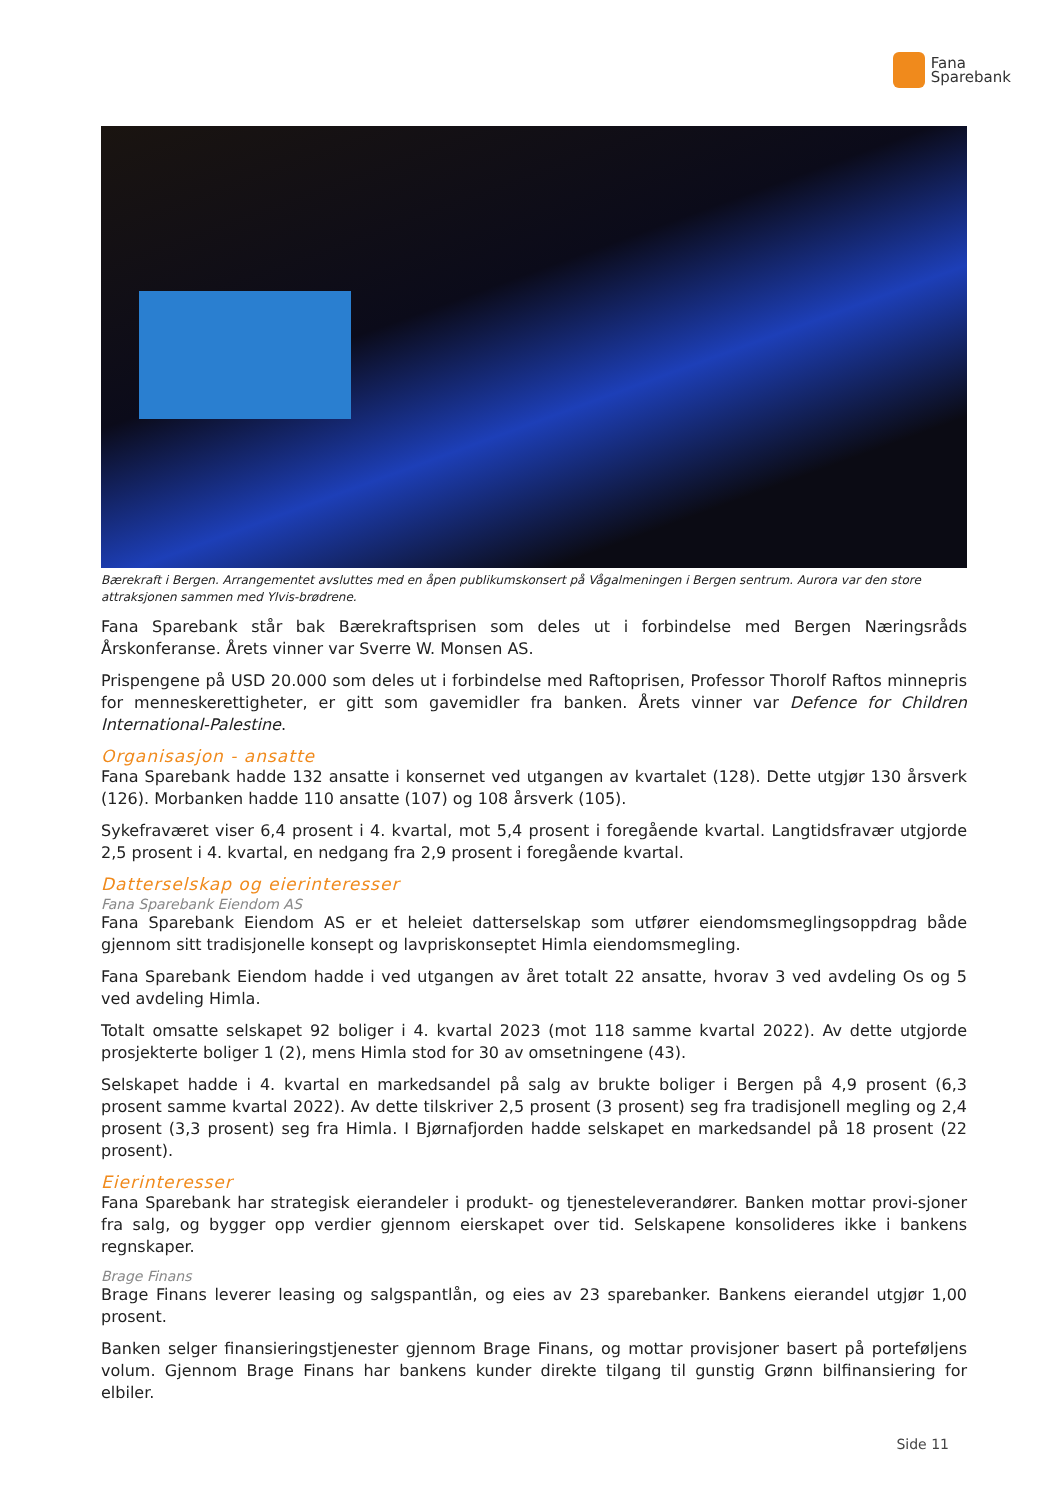Fana
Sparebank
Bærekraft i Bergen. Arrangementet avsluttes med en åpen publikumskonsert på Vågalmeningen i Bergen sentrum. Aurora var den store attraksjonen sammen med Ylvis-brødrene.
Fana Sparebank står bak Bærekraftsprisen som deles ut i forbindelse med Bergen Næringsråds Årskonferanse. Årets vinner var Sverre W. Monsen AS.
Prispengene på USD 20.000 som deles ut i forbindelse med Raftoprisen, Professor Thorolf Raftos minnepris for menneskerettigheter, er gitt som gavemidler fra banken. Årets vinner var Defence for Children International-Palestine.
Organisasjon - ansatte
Fana Sparebank hadde 132 ansatte i konsernet ved utgangen av kvartalet (128). Dette utgjør 130 årsverk (126). Morbanken hadde 110 ansatte (107) og 108 årsverk (105).
Sykefraværet viser 6,4 prosent i 4. kvartal, mot 5,4 prosent i foregående kvartal. Langtidsfravær utgjorde 2,5 prosent i 4. kvartal, en nedgang fra 2,9 prosent i foregående kvartal.
Datterselskap og eierinteresser
Fana Sparebank Eiendom AS
Fana Sparebank Eiendom AS er et heleiet datterselskap som utfører eiendomsmeglingsoppdrag både gjennom sitt tradisjonelle konsept og lavpriskonseptet Himla eiendomsmegling.
Fana Sparebank Eiendom hadde i ved utgangen av året totalt 22 ansatte, hvorav 3 ved avdeling Os og 5 ved avdeling Himla.
Totalt omsatte selskapet 92 boliger i 4. kvartal 2023 (mot 118 samme kvartal 2022). Av dette utgjorde prosjekterte boliger 1 (2), mens Himla stod for 30 av omsetningene (43).
Selskapet hadde i 4. kvartal en markedsandel på salg av brukte boliger i Bergen på 4,9 prosent (6,3 prosent samme kvartal 2022). Av dette tilskriver 2,5 prosent (3 prosent) seg fra tradisjonell megling og 2,4 prosent (3,3 prosent) seg fra Himla. I Bjørnafjorden hadde selskapet en markedsandel på 18 prosent (22 prosent).
Eierinteresser
Fana Sparebank har strategisk eierandeler i produkt- og tjenesteleverandører. Banken mottar provi-sjoner fra salg, og bygger opp verdier gjennom eierskapet over tid. Selskapene konsolideres ikke i bankens regnskaper.
Brage Finans
Brage Finans leverer leasing og salgspantlån, og eies av 23 sparebanker. Bankens eierandel utgjør 1,00 prosent.
Banken selger finansieringstjenester gjennom Brage Finans, og mottar provisjoner basert på porteføljens volum. Gjennom Brage Finans har bankens kunder direkte tilgang til gunstig Grønn bilfinansiering for elbiler.
Side 11